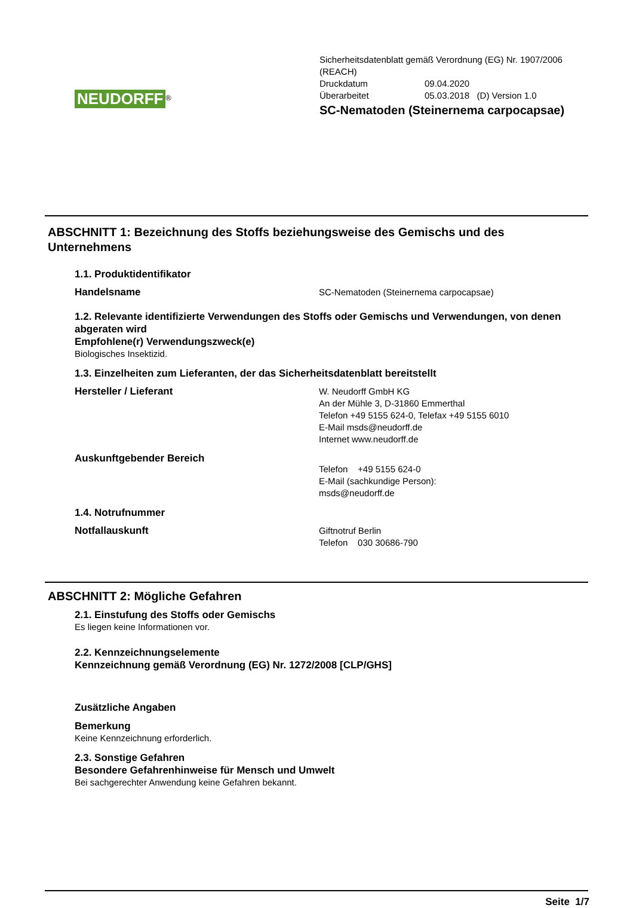NEUDORFF<sup>®</sup>
Sicherheitsdatenblatt gemäß Verordnung (EG) Nr. 1907/2006
(REACH)
Druckdatum 09.04.2020
Überarbeitet 05.03.2018 (D) Version 1.0
SC-Nematoden (Steinernema carpocapsae)
ABSCHNITT 1: Bezeichnung des Stoffs beziehungsweise des Gemischs und des Unternehmens
1.1. Produktidentifikator
Handelsname
SC-Nematoden (Steinernema carpocapsae)
1.2. Relevante identifizierte Verwendungen des Stoffs oder Gemischs und Verwendungen, von denen abgeraten wird
Empfohlene(r) Verwendungszweck(e)
Biologisches Insektizid.
1.3. Einzelheiten zum Lieferanten, der das Sicherheitsdatenblatt bereitstellt
Hersteller / Lieferant
W. Neudorff GmbH KG
An der Mühle 3, D-31860 Emmerthal
Telefon +49 5155 624-0, Telefax +49 5155 6010
E-Mail msds@neudorff.de
Internet www.neudorff.de
Auskunftgebender Bereich
Telefon +49 5155 624-0
E-Mail (sachkundige Person):
msds@neudorff.de
1.4. Notrufnummer
Notfallauskunft
Giftnotruf Berlin
Telefon 030 30686-790
ABSCHNITT 2: Mögliche Gefahren
2.1. Einstufung des Stoffs oder Gemischs
Es liegen keine Informationen vor.
2.2. Kennzeichnungselemente
Kennzeichnung gemäß Verordnung (EG) Nr. 1272/2008 [CLP/GHS]
Zusätzliche Angaben
Bemerkung
Keine Kennzeichnung erforderlich.
2.3. Sonstige Gefahren
Besondere Gefahrenhinweise für Mensch und Umwelt
Bei sachgerechter Anwendung keine Gefahren bekannt.
Seite 1/7